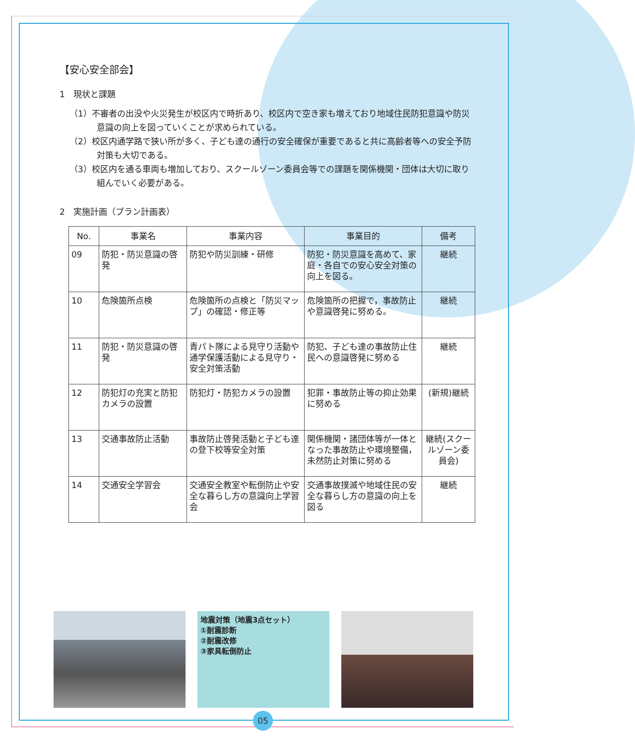【安心安全部会】
1　現状と課題
（1）不審者の出没や火災発生が校区内で時折あり、校区内で空き家も増えており地域住民防犯意識や防災意識の向上を図っていくことが求められている。
（2）校区内通学路で狭い所が多く、子ども達の通行の安全確保が重要であると共に高齢者等への安全予防対策も大切である。
（3）校区内を通る車両も増加しており、スクールゾーン委員会等での課題を関係機関・団体は大切に取り組んでいく必要がある。
2　実施計画（プラン計画表）
| No. | 事業名 | 事業内容 | 事業目的 | 備考 |
| --- | --- | --- | --- | --- |
| 09 | 防犯・防災意識の啓発 | 防犯や防災訓練・研修 | 防犯・防災意識を高めて、家庭・各自での安心安全対策の向上を図る。 | 継続 |
| 10 | 危険箇所点検 | 危険箇所の点検と「防災マップ」の確認・修正等 | 危険箇所の把握で，事故防止や意識啓発に努める。 | 継続 |
| 11 | 防犯・防災意識の啓発 | 青パト隊による見守り活動や通学保護活動による見守り・安全対策活動 | 防犯、子ども達の事故防止住民への意識啓発に努める | 継続 |
| 12 | 防犯灯の充実と防犯カメラの設置 | 防犯灯・防犯カメラの設置 | 犯罪・事故防止等の抑止効果に努める | (新規)継続 |
| 13 | 交通事故防止活動 | 事故防止啓発活動と子ども達の登下校等安全対策 | 関係機関・諸団体等が一体となった事故防止や環境整備，未然防止対策に努める | 継続(スクールゾーン委員会) |
| 14 | 交通安全学習会 | 交通安全教室や転倒防止や安全な暮らし方の意識向上学習会 | 交通事故撲滅や地域住民の安全な暮らし方の意識の向上を図る | 継続 |
地震対策（地震3点セット）
①耐震診断
②耐震改修
③家具転倒防止
05